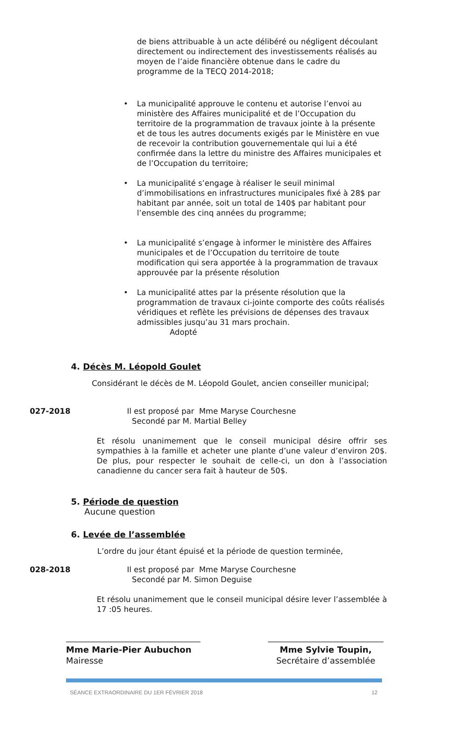de biens attribuable à un acte délibéré ou négligent découlant directement ou indirectement des investissements réalisés au moyen de l’aide financière obtenue dans le cadre du programme de la TECQ 2014-2018;
• La municipalité approuve le contenu et autorise l’envoi au ministère des Affaires municipalité et de l’Occupation du territoire de la programmation de travaux jointe à la présente et de tous les autres documents exigés par le Ministère en vue de recevoir la contribution gouvernementale qui lui a été confirmée dans la lettre du ministre des Affaires municipales et de l’Occupation du territoire;
• La municipalité s’engage à réaliser le seuil minimal d’immobilisations en infrastructures municipales fixé à 28$ par habitant par année, soit un total de 140$ par habitant pour l’ensemble des cinq années du programme;
• La municipalité s’engage à informer le ministère des Affaires municipales et de l’Occupation du territoire de toute modification qui sera apportée à la programmation de travaux approuvée par la présente résolution
• La municipalité attes par la présente résolution que la programmation de travaux ci-jointe comporte des coûts réalisés véridiques et reflète les prévisions de dépenses des travaux admissibles jusqu’au 31 mars prochain.
Adopté
4. Décès M. Léopold Goulet
Considérant le décès de M. Léopold Goulet, ancien conseiller municipal;
027-2018 Il est proposé par Mme Maryse Courchesne
Secondé par M. Martial Belley
Et résolu unanimement que le conseil municipal désire offrir ses sympathies à la famille et acheter une plante d’une valeur d’environ 20$. De plus, pour respecter le souhait de celle-ci, un don à l’association canadienne du cancer sera fait à hauteur de 50$.
5. Période de question
Aucune question
6. Levée de l’assemblée
L’ordre du jour étant épuisé et la période de question terminée,
028-2018 Il est proposé par Mme Maryse Courchesne
Secondé par M. Simon Deguise
Et résolu unanimement que le conseil municipal désire lever l’assemblée à 17 :05 heures.
Mme Marie-Pier Aubuchon
Mairesse
Mme Sylvie Toupin,
Secrétaire d’assemblée
SÉANCE EXTRAORDINAIRE DU 1ER FÉVRIER 2018 12